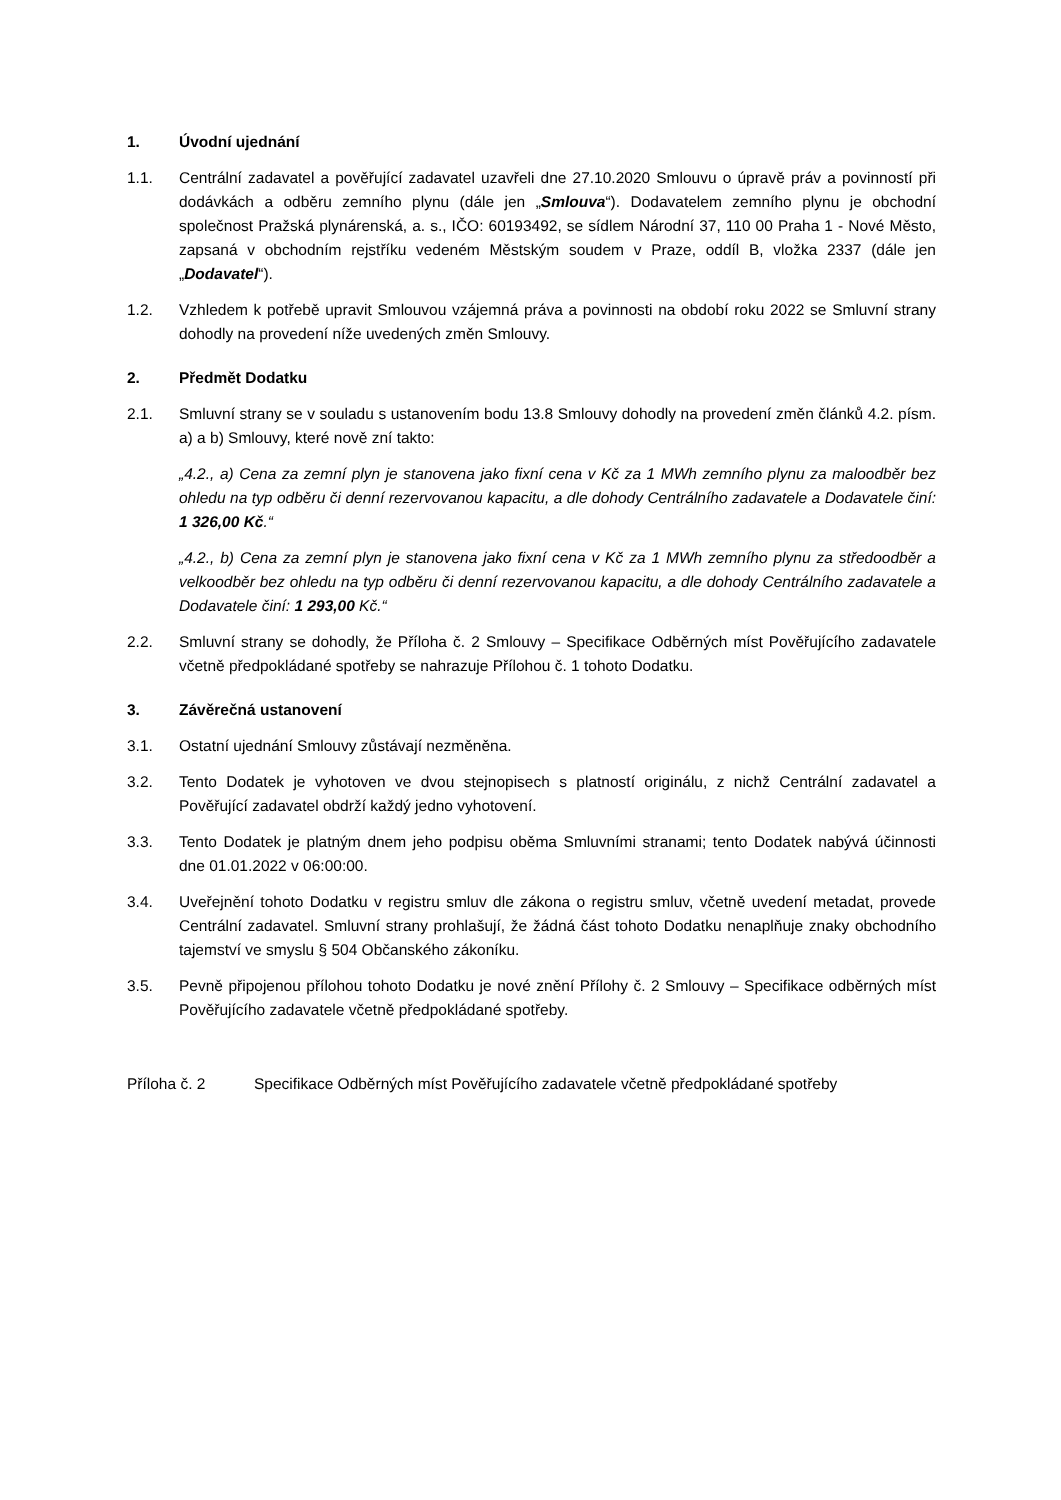1. Úvodní ujednání
1.1. Centrální zadavatel a pověřující zadavatel uzavřeli dne 27.10.2020 Smlouvu o úpravě práv a povinností při dodávkách a odběru zemního plynu (dále jen „Smlouva“). Dodavatelem zemního plynu je obchodní společnost Pražská plynárenská, a. s., IČO: 60193492, se sídlem Národní 37, 110 00 Praha 1 - Nové Město, zapsaná v obchodním rejstříku vedeném Městským soudem v Praze, oddíl B, vložka 2337 (dále jen „Dodavatel“).
1.2. Vzhledem k potřebě upravit Smlouvou vzájemná práva a povinnosti na období roku 2022 se Smluvní strany dohodly na provedení níže uvedených změn Smlouvy.
2. Předmět Dodatku
2.1. Smluvní strany se v souladu s ustanovením bodu 13.8 Smlouvy dohodly na provedení změn článků 4.2. písm. a) a b) Smlouvy, které nově zní takto:
„4.2., a) Cena za zemní plyn je stanovena jako fixní cena v Kč za 1 MWh zemního plynu za maloodběr bez ohledu na typ odběru či denní rezervovanou kapacitu, a dle dohody Centrálního zadavatele a Dodavatele činí: 1 326,00 Kč.“
„4.2., b) Cena za zemní plyn je stanovena jako fixní cena v Kč za 1 MWh zemního plynu za středoodběr a velkoodběr bez ohledu na typ odběru či denní rezervovanou kapacitu, a dle dohody Centrálního zadavatele a Dodavatele činí: 1 293,00 Kč.“
2.2. Smluvní strany se dohodly, že Příloha č. 2 Smlouvy – Specifikace Odběrných míst Pověřujícího zadavatele včetně předpokládané spotřeby se nahrazuje Přílohou č. 1 tohoto Dodatku.
3. Závěrečná ustanovení
3.1. Ostatní ujednání Smlouvy zůstávají nezměněna.
3.2. Tento Dodatek je vyhotoven ve dvou stejnopisech s platností originálu, z nichž Centrální zadavatel a Pověřující zadavatel obdrží každý jedno vyhotovení.
3.3. Tento Dodatek je platným dnem jeho podpisu oběma Smluvními stranami; tento Dodatek nabývá účinnosti dne 01.01.2022 v 06:00:00.
3.4. Uveřejnění tohoto Dodatku v registru smluv dle zákona o registru smluv, včetně uvedení metadat, provede Centrální zadavatel. Smluvní strany prohlašují, že žádná část tohoto Dodatku nenaplňuje znaky obchodního tajemství ve smyslu § 504 Občanského zákoníku.
3.5. Pevně připojenou přílohou tohoto Dodatku je nové znění Přílohy č. 2 Smlouvy – Specifikace odběrných míst Pověřujícího zadavatele včetně předpokládané spotřeby.
Příloha č. 2 Specifikace Odběrných míst Pověřujícího zadavatele včetně předpokládané spotřeby